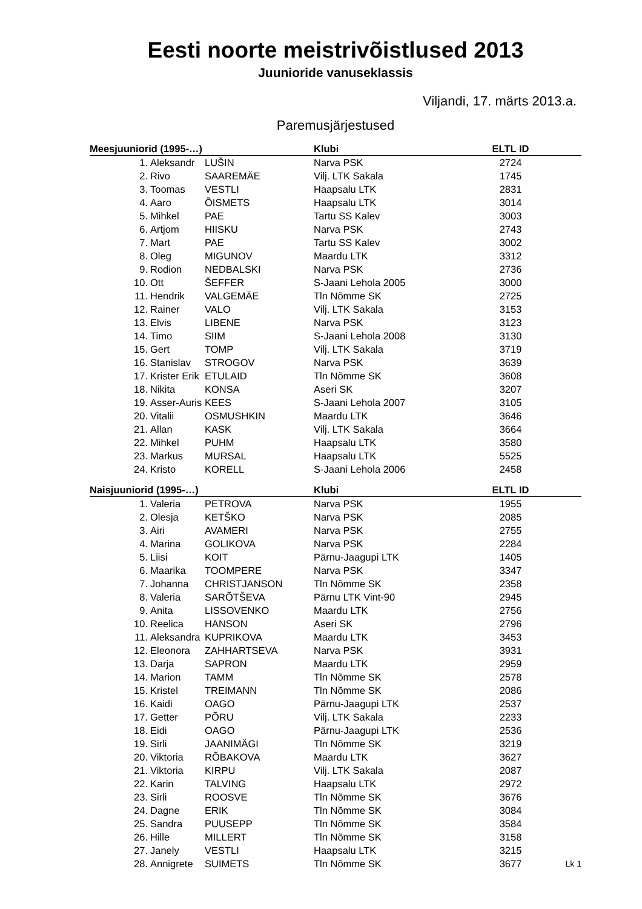Eesti noorte meistrivõistlused 2013
Juunioride vanuseklassis
Viljandi, 17. märts 2013.a.
Paremusjärjestused
| Meesjuuniorid (1995-…) | | | Klubi | ELTL ID | |
| --- | --- | --- | --- | --- | --- |
| 1. | Aleksandr | LUŠIN | Narva PSK | 2724 | |
| 2. | Rivo | SAAREMÄE | Vilj. LTK Sakala | 1745 | |
| 3. | Toomas | VESTLI | Haapsalu LTK | 2831 | |
| 4. | Aaro | ÕISMETS | Haapsalu LTK | 3014 | |
| 5. | Mihkel | PAE | Tartu SS Kalev | 3003 | |
| 6. | Artjom | HIISKU | Narva PSK | 2743 | |
| 7. | Mart | PAE | Tartu SS Kalev | 3002 | |
| 8. | Oleg | MIGUNOV | Maardu LTK | 3312 | |
| 9. | Rodion | NEDBALSKI | Narva PSK | 2736 | |
| 10. | Ott | ŠEFFER | S-Jaani Lehola 2005 | 3000 | |
| 11. | Hendrik | VALGEMÄE | Tln Nõmme SK | 2725 | |
| 12. | Rainer | VALO | Vilj. LTK Sakala | 3153 | |
| 13. | Elvis | LIBENE | Narva PSK | 3123 | |
| 14. | Timo | SIIM | S-Jaani Lehola 2008 | 3130 | |
| 15. | Gert | TOMP | Vilj. LTK Sakala | 3719 | |
| 16. | Stanislav | STROGOV | Narva PSK | 3639 | |
| 17. | Krister Erik | ETULAID | Tln Nõmme SK | 3608 | |
| 18. | Nikita | KONSA | Aseri SK | 3207 | |
| 19. | Asser-Auris | KEES | S-Jaani Lehola 2007 | 3105 | |
| 20. | Vitalii | OSMUSHKIN | Maardu LTK | 3646 | |
| 21. | Allan | KASK | Vilj. LTK Sakala | 3664 | |
| 22. | Mihkel | PUHM | Haapsalu LTK | 3580 | |
| 23. | Markus | MURSAL | Haapsalu LTK | 5525 | |
| 24. | Kristo | KORELL | S-Jaani Lehola 2006 | 2458 | |
| Naisjuuniorid (1995-…) | | | Klubi | ELTL ID | |
| 1. | Valeria | PETROVA | Narva PSK | 1955 | |
| 2. | Olesja | KETŠKO | Narva PSK | 2085 | |
| 3. | Airi | AVAMERI | Narva PSK | 2755 | |
| 4. | Marina | GOLIKOVA | Narva PSK | 2284 | |
| 5. | Liisi | KOIT | Pärnu-Jaagupi LTK | 1405 | |
| 6. | Maarika | TOOMPERE | Narva PSK | 3347 | |
| 7. | Johanna | CHRISTJANSON | Tln Nõmme SK | 2358 | |
| 8. | Valeria | SARÕTŠEVA | Pärnu LTK Vint-90 | 2945 | |
| 9. | Anita | LISSOVENKO | Maardu LTK | 2756 | |
| 10. | Reelica | HANSON | Aseri SK | 2796 | |
| 11. | Aleksandra | KUPRIKOVA | Maardu LTK | 3453 | |
| 12. | Eleonora | ZAHHARTSEVA | Narva PSK | 3931 | |
| 13. | Darja | SAPRON | Maardu LTK | 2959 | |
| 14. | Marion | TAMM | Tln Nõmme SK | 2578 | |
| 15. | Kristel | TREIMANN | Tln Nõmme SK | 2086 | |
| 16. | Kaidi | OAGO | Pärnu-Jaagupi LTK | 2537 | |
| 17. | Getter | PÕRU | Vilj. LTK Sakala | 2233 | |
| 18. | Eidi | OAGO | Pärnu-Jaagupi LTK | 2536 | |
| 19. | Sirli | JAANIMÄGI | Tln Nõmme SK | 3219 | |
| 20. | Viktoria | RÕBAKOVA | Maardu LTK | 3627 | |
| 21. | Viktoria | KIRPU | Vilj. LTK Sakala | 2087 | |
| 22. | Karin | TALVING | Haapsalu LTK | 2972 | |
| 23. | Sirli | ROOSVE | Tln Nõmme SK | 3676 | |
| 24. | Dagne | ERIK | Tln Nõmme SK | 3084 | |
| 25. | Sandra | PUUSEPP | Tln Nõmme SK | 3584 | |
| 26. | Hille | MILLERT | Tln Nõmme SK | 3158 | |
| 27. | Janely | VESTLI | Haapsalu LTK | 3215 | |
| 28. | Annigrete | SUIMETS | Tln Nõmme SK | 3677 | Lk 1 |